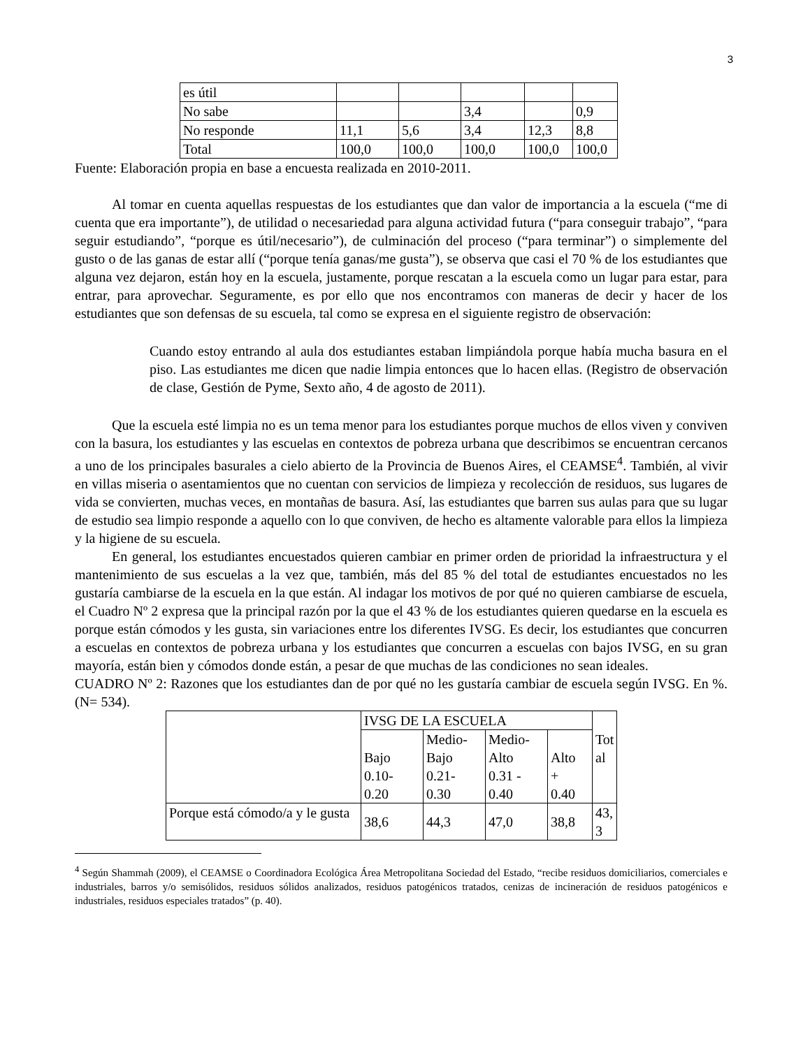3
| es útil | | | | | |
| No sabe | | | 3,4 | | 0,9 |
| No responde | 11,1 | 5,6 | 3,4 | 12,3 | 8,8 |
| Total | 100,0 | 100,0 | 100,0 | 100,0 | 100,0 |
Fuente: Elaboración propia en base a encuesta realizada en 2010-2011.
Al tomar en cuenta aquellas respuestas de los estudiantes que dan valor de importancia a la escuela (“me di cuenta que era importante”), de utilidad o necesariedad para alguna actividad futura (“para conseguir trabajo”, “para seguir estudiando”, “porque es útil/necesario”), de culminación del proceso (“para terminar”) o simplemente del gusto o de las ganas de estar allí (“porque tenía ganas/me gusta”), se observa que casi el 70 % de los estudiantes que alguna vez dejaron, están hoy en la escuela, justamente, porque rescatan a la escuela como un lugar para estar, para entrar, para aprovechar. Seguramente, es por ello que nos encontramos con maneras de decir y hacer de los estudiantes que son defensas de su escuela, tal como se expresa en el siguiente registro de observación:
Cuando estoy entrando al aula dos estudiantes estaban limpiándola porque había mucha basura en el piso. Las estudiantes me dicen que nadie limpia entonces que lo hacen ellas. (Registro de observación de clase, Gestión de Pyme, Sexto año, 4 de agosto de 2011).
Que la escuela esté limpia no es un tema menor para los estudiantes porque muchos de ellos viven y conviven con la basura, los estudiantes y las escuelas en contextos de pobreza urbana que describimos se encuentran cercanos a uno de los principales basurales a cielo abierto de la Provincia de Buenos Aires, el CEAMSE<sup>4</sup>. También, al vivir en villas miseria o asentamientos que no cuentan con servicios de limpieza y recolección de residuos, sus lugares de vida se convierten, muchas veces, en montañas de basura. Así, las estudiantes que barren sus aulas para que su lugar de estudio sea limpio responde a aquello con lo que conviven, de hecho es altamente valorable para ellos la limpieza y la higiene de su escuela.
En general, los estudiantes encuestados quieren cambiar en primer orden de prioridad la infraestructura y el mantenimiento de sus escuelas a la vez que, también, más del 85 % del total de estudiantes encuestados no les gustaría cambiarse de la escuela en la que están. Al indagar los motivos de por qué no quieren cambiarse de escuela, el Cuadro Nº 2 expresa que la principal razón por la que el 43 % de los estudiantes quieren quedarse en la escuela es porque están cómodos y les gusta, sin variaciones entre los diferentes IVSG. Es decir, los estudiantes que concurren a escuelas en contextos de pobreza urbana y los estudiantes que concurren a escuelas con bajos IVSG, en su gran mayoría, están bien y cómodos donde están, a pesar de que muchas de las condiciones no sean ideales.
CUADRO Nº 2: Razones que los estudiantes dan de por qué no les gustaría cambiar de escuela según IVSG. En %. (N= 534).
| | IVSG DE LA ESCUELA | | | | Tot al |
| | Bajo 0.10- 0.20 | Medio- Bajo 0.21- 0.30 | Medio- Alto 0.31 - 0.40 | Alto + 0.40 | |
| Porque está cómodo/a y le gusta | 38,6 | 44,3 | 47,0 | 38,8 | 43, 3 |
<sup>4</sup> Según Shammah (2009), el CEAMSE o Coordinadora Ecológica Área Metropolitana Sociedad del Estado, “recibe residuos domiciliarios, comerciales e industriales, barros y/o semisólidos, residuos sólidos analizados, residuos patogénicos tratados, cenizas de incineración de residuos patogénicos e industriales, residuos especiales tratados” (p. 40).